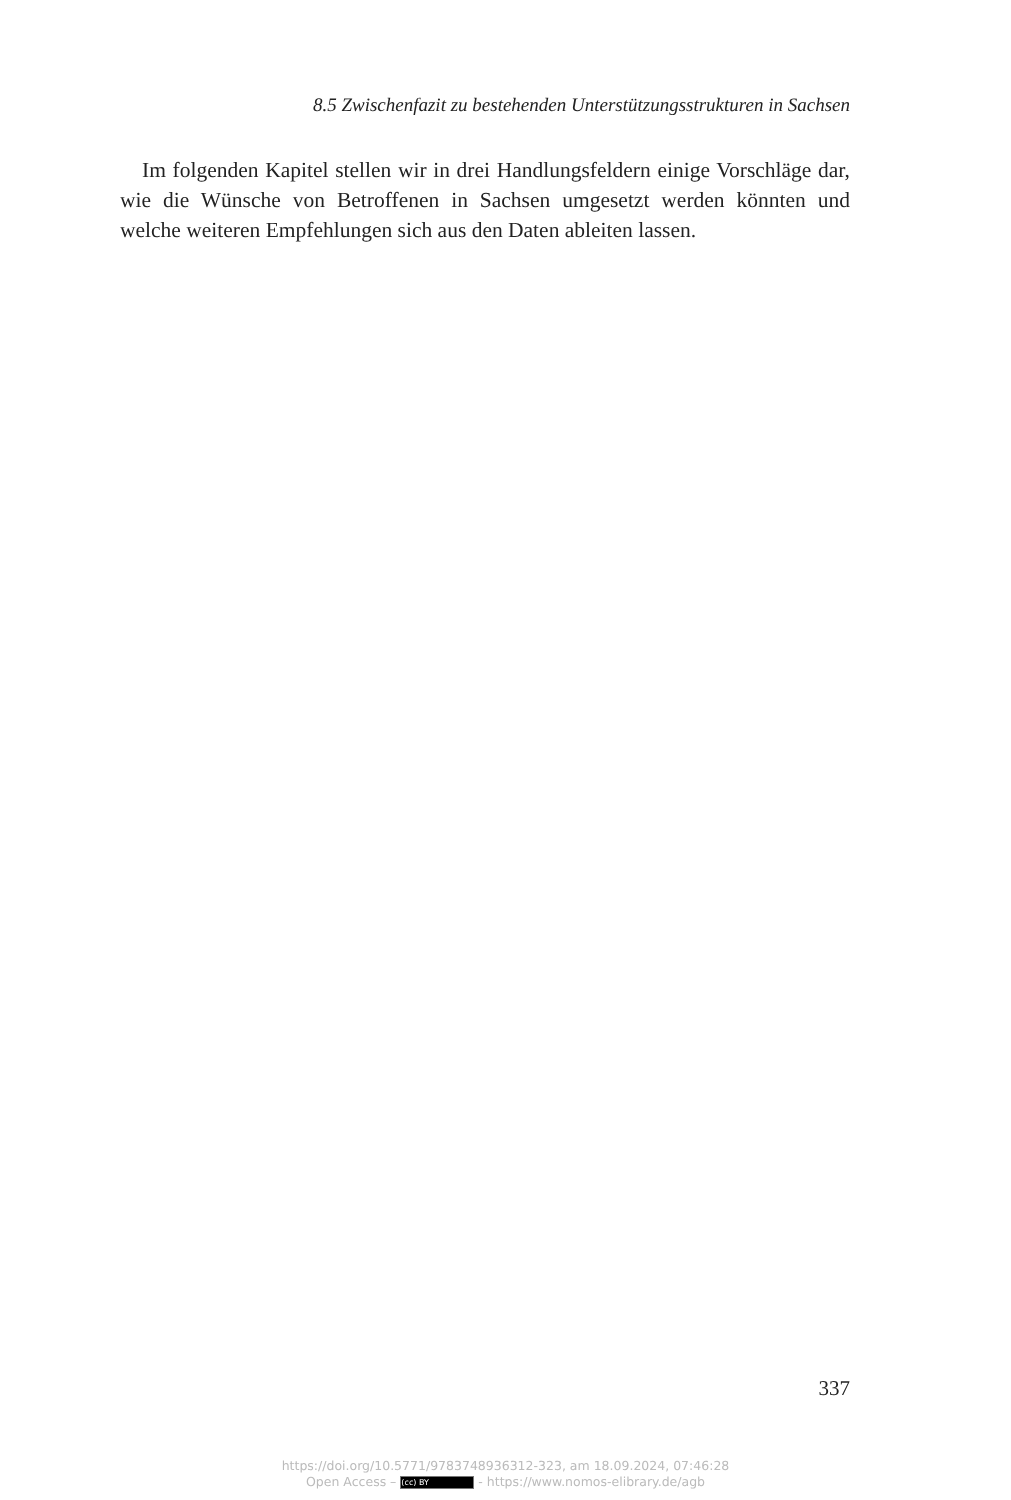8.5 Zwischenfazit zu bestehenden Unterstützungsstrukturen in Sachsen
Im folgenden Kapitel stellen wir in drei Handlungsfeldern einige Vorschläge dar, wie die Wünsche von Betroffenen in Sachsen umgesetzt werden könnten und welche weiteren Empfehlungen sich aus den Daten ableiten lassen.
337
https://doi.org/10.5771/9783748936312-323, am 18.09.2024, 07:46:28
Open Access – (cc) BY - https://www.nomos-elibrary.de/agb